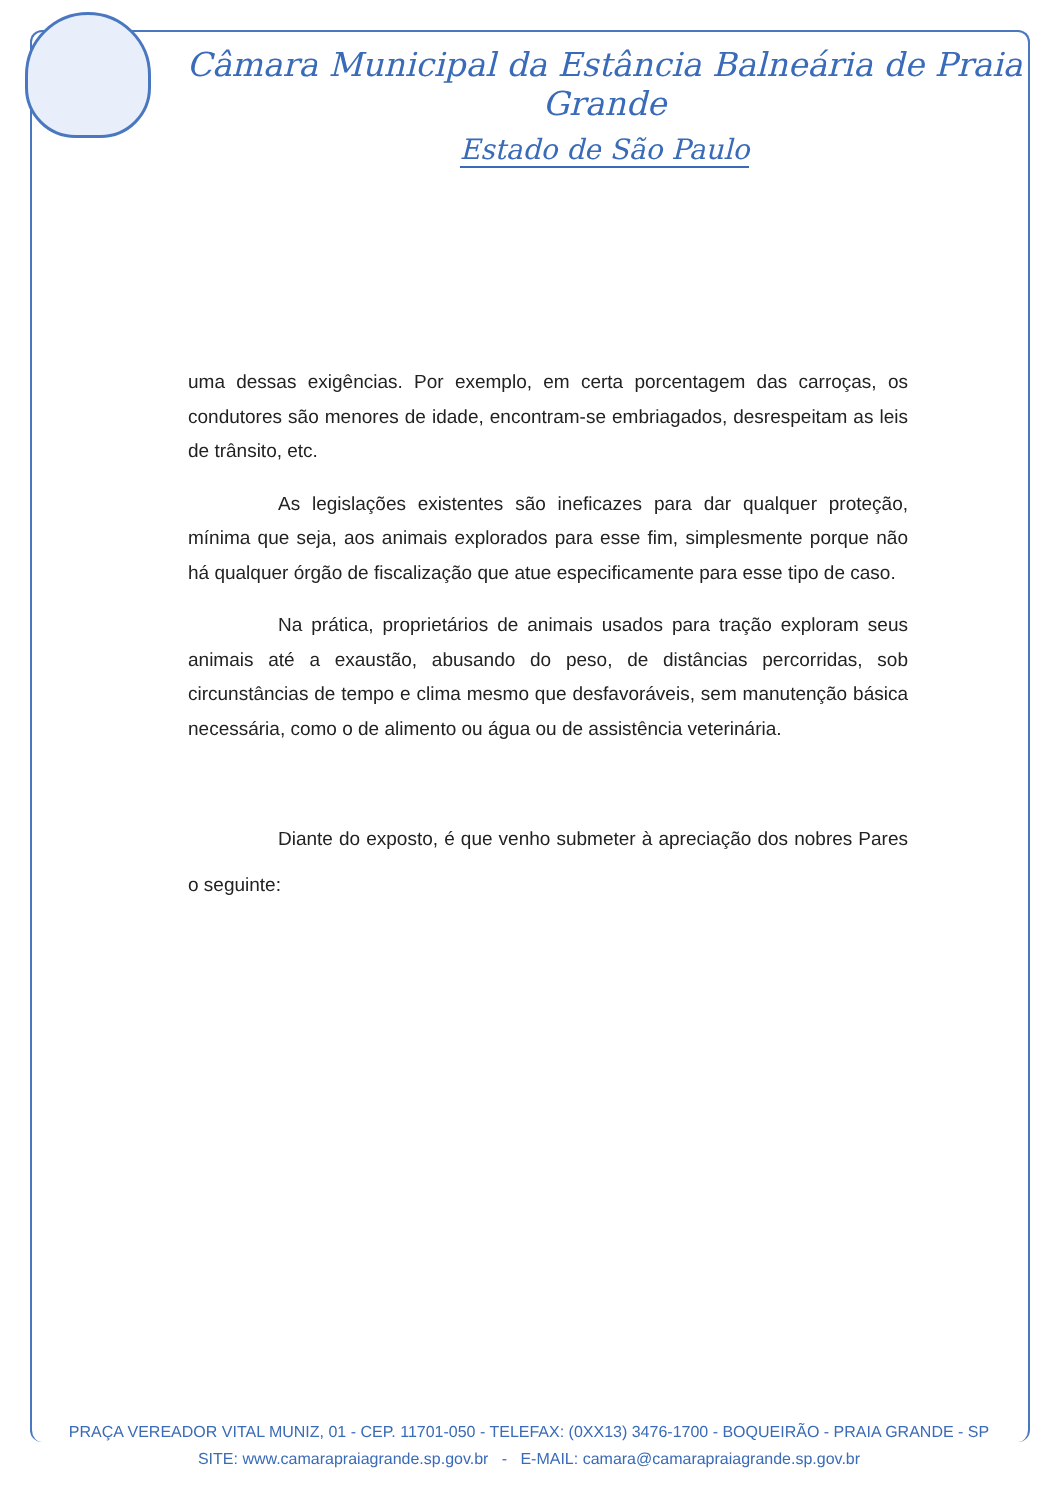Câmara Municipal da Estância Balneária de Praia Grande
Estado de São Paulo
uma dessas exigências. Por exemplo, em certa porcentagem das carroças, os condutores são menores de idade, encontram-se embriagados, desrespeitam as leis de trânsito, etc.
As legislações existentes são ineficazes para dar qualquer proteção, mínima que seja, aos animais explorados para esse fim, simplesmente porque não há qualquer órgão de fiscalização que atue especificamente para esse tipo de caso.
Na prática, proprietários de animais usados para tração exploram seus animais até a exaustão, abusando do peso, de distâncias percorridas, sob circunstâncias de tempo e clima mesmo que desfavoráveis, sem manutenção básica necessária, como o de alimento ou água ou de assistência veterinária.
Diante do exposto, é que venho submeter à apreciação dos nobres Pares o seguinte:
PRAÇA VEREADOR VITAL MUNIZ, 01 - CEP. 11701-050 - TELEFAX: (0XX13) 3476-1700 - BOQUEIRÃO - PRAIA GRANDE - SP
SITE: www.camarapraiagrande.sp.gov.br - E-MAIL: camara@camarapraiagrande.sp.gov.br